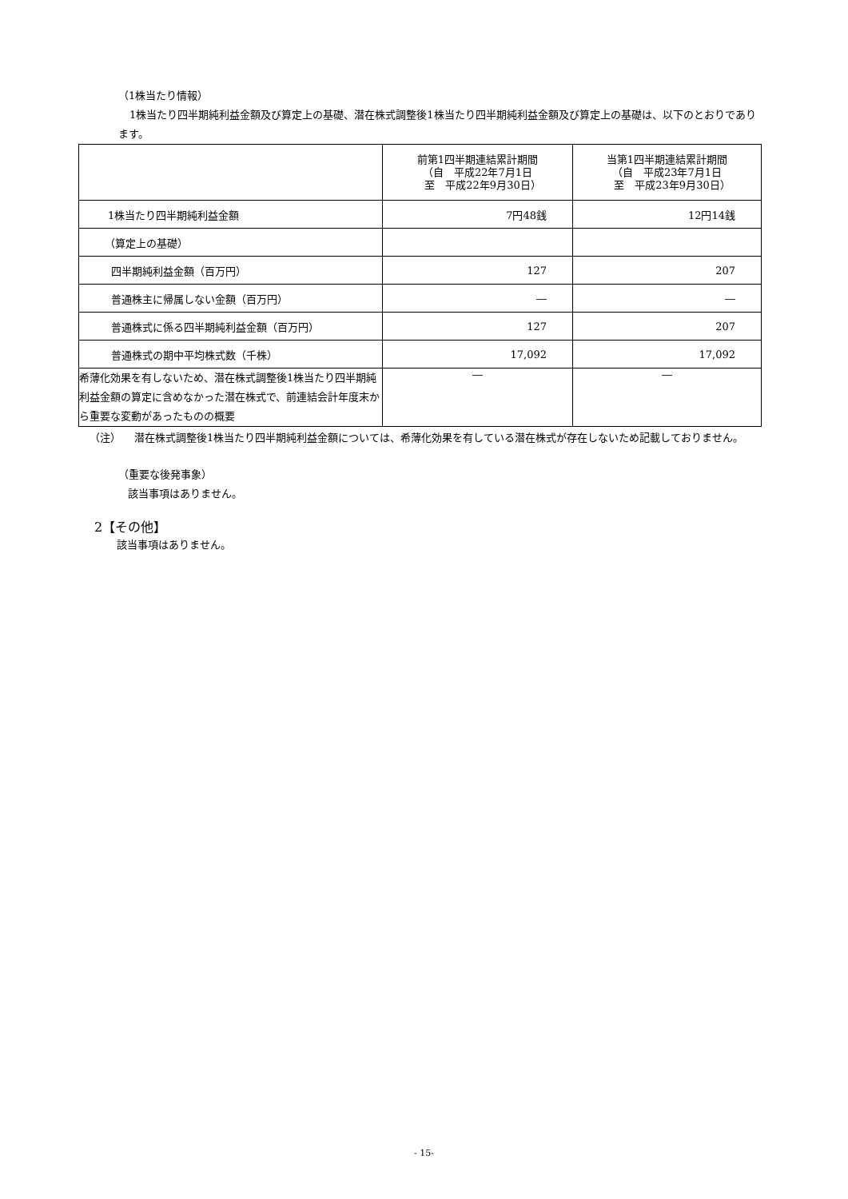（1株当たり情報）
1株当たり四半期純利益金額及び算定上の基礎、潜在株式調整後1株当たり四半期純利益金額及び算定上の基礎は、以下のとおりであります。
| | 前第1四半期連結累計期間 （自 平成22年7月1日 至 平成22年9月30日） | 当第1四半期連結累計期間 （自 平成23年7月1日 至 平成23年9月30日） |
| --- | --- | --- |
| 1株当たり四半期純利益金額 | 7円48銭 | 12円14銭 |
| （算定上の基礎） | | |
| 四半期純利益金額（百万円） | 127 | 207 |
| 普通株主に帰属しない金額（百万円） | ― | ― |
| 普通株式に係る四半期純利益金額（百万円） | 127 | 207 |
| 普通株式の期中平均株式数（千株） | 17,092 | 17,092 |
| 希薄化効果を有しないため、潜在株式調整後1株当たり四半期純利益金額の算定に含めなかった潜在株式で、前連結会計年度末から重要な変動があったものの概要 | ― | ― |
（注） 潜在株式調整後1株当たり四半期純利益金額については、希薄化効果を有している潜在株式が存在しないため記載しておりません。
（重要な後発事象）
該当事項はありません。
2【その他】
該当事項はありません。
- 15-